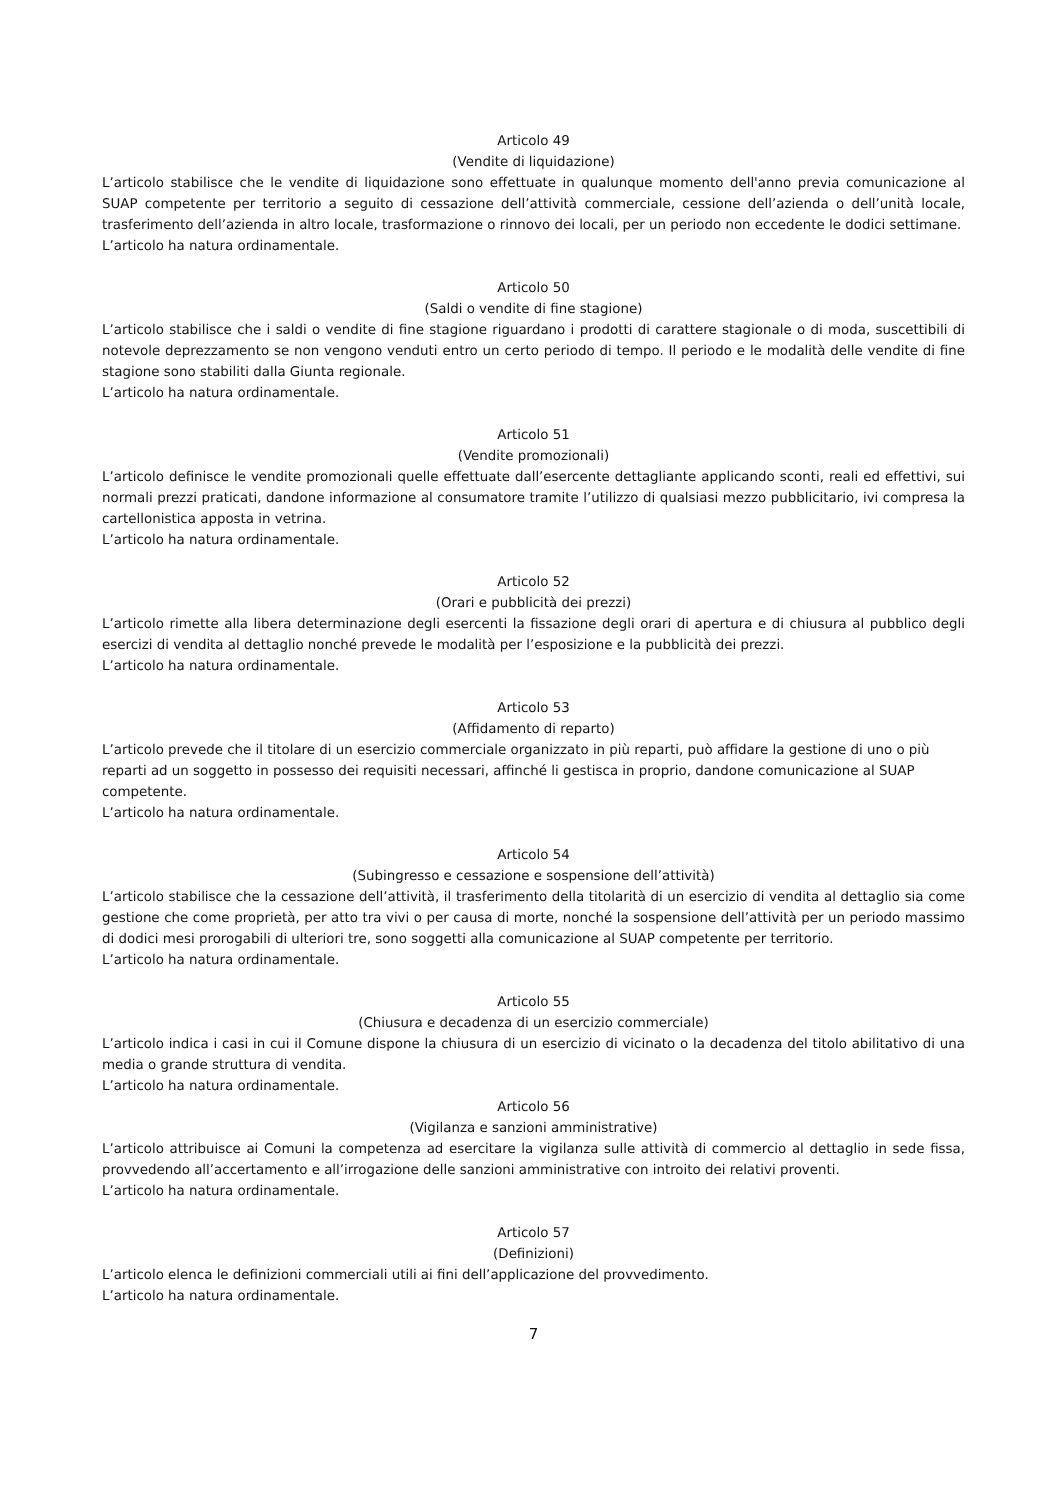Articolo 49
(Vendite di liquidazione)
L’articolo stabilisce che le vendite di liquidazione sono effettuate in qualunque momento dell'anno previa comunicazione al SUAP competente per territorio a seguito di cessazione dell’attività commerciale, cessione dell’azienda o dell’unità locale, trasferimento dell’azienda in altro locale, trasformazione o rinnovo dei locali, per un periodo non eccedente le dodici settimane.
L’articolo ha natura ordinamentale.
Articolo 50
(Saldi o vendite di fine stagione)
L’articolo stabilisce che i saldi o vendite di fine stagione riguardano i prodotti di carattere stagionale o di moda, suscettibili di notevole deprezzamento se non vengono venduti entro un certo periodo di tempo. Il periodo e le modalità delle vendite di fine stagione sono stabiliti dalla Giunta regionale.
L’articolo ha natura ordinamentale.
Articolo 51
(Vendite promozionali)
L’articolo definisce le vendite promozionali quelle effettuate dall’esercente dettagliante applicando sconti, reali ed effettivi, sui normali prezzi praticati, dandone informazione al consumatore tramite l’utilizzo di qualsiasi mezzo pubblicitario, ivi compresa la cartellonistica apposta in vetrina.
L’articolo ha natura ordinamentale.
Articolo 52
(Orari e pubblicità dei prezzi)
L’articolo rimette alla libera determinazione degli esercenti la fissazione degli orari di apertura e di chiusura al pubblico degli esercizi di vendita al dettaglio nonché prevede le modalità per l’esposizione e la pubblicità dei prezzi.
L’articolo ha natura ordinamentale.
Articolo 53
(Affidamento di reparto)
L’articolo prevede che il titolare di un esercizio commerciale organizzato in più reparti, può affidare la gestione di uno o più reparti ad un soggetto in possesso dei requisiti necessari, affinché li gestisca in proprio, dandone comunicazione al SUAP competente.
L’articolo ha natura ordinamentale.
Articolo 54
(Subingresso e cessazione e sospensione dell’attività)
L’articolo stabilisce che la cessazione dell’attività, il trasferimento della titolarità di un esercizio di vendita al dettaglio sia come gestione che come proprietà, per atto tra vivi o per causa di morte, nonché la sospensione dell’attività per un periodo massimo di dodici mesi prorogabili di ulteriori tre, sono soggetti alla comunicazione al SUAP competente per territorio.
L’articolo ha natura ordinamentale.
Articolo 55
(Chiusura e decadenza di un esercizio commerciale)
L’articolo indica i casi in cui il Comune dispone la chiusura di un esercizio di vicinato o la decadenza del titolo abilitativo di una media o grande struttura di vendita.
L’articolo ha natura ordinamentale.
Articolo 56
(Vigilanza e sanzioni amministrative)
L’articolo attribuisce ai Comuni la competenza ad esercitare la vigilanza sulle attività di commercio al dettaglio in sede fissa, provvedendo all’accertamento e all’irrogazione delle sanzioni amministrative con introito dei relativi proventi.
L’articolo ha natura ordinamentale.
Articolo 57
(Definizioni)
L’articolo elenca le definizioni commerciali utili ai fini dell’applicazione del provvedimento.
L’articolo ha natura ordinamentale.
7